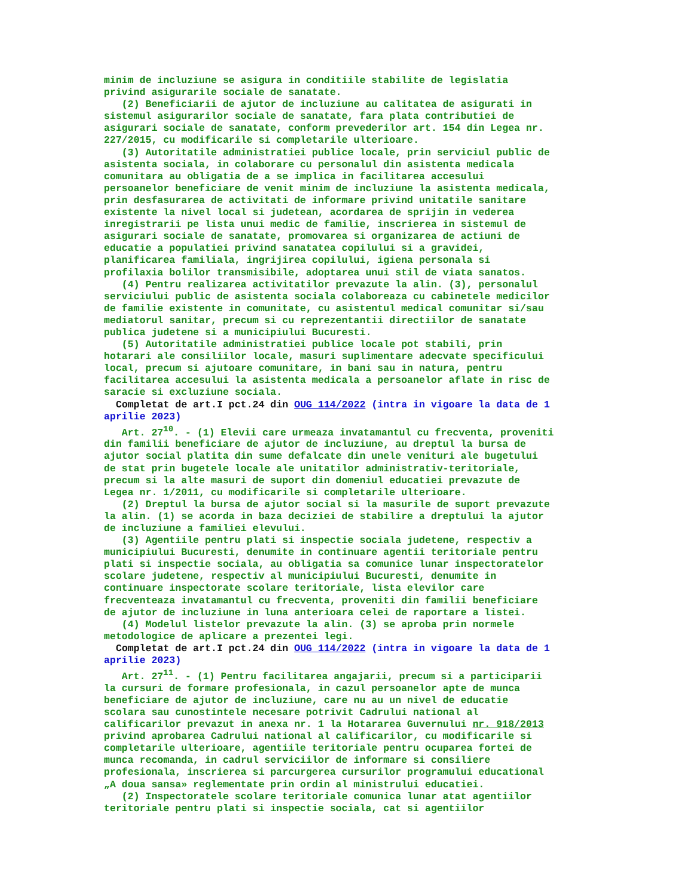minim de incluziune se asigura in conditiile stabilite de legislatia privind asigurarile sociale de sanatate. (2) Beneficiarii de ajutor de incluziune au calitatea de asigurati in sistemul asigurarilor sociale de sanatate, fara plata contributiei de asigurari sociale de sanatate, conform prevederilor art. 154 din Legea nr. 227/2015, cu modificarile si completarile ulterioare. (3) Autoritatile administratiei publice locale, prin serviciul public de asistenta sociala, in colaborare cu personalul din asistenta medicala comunitara au obligatia de a se implica in facilitarea accesului persoanelor beneficiare de venit minim de incluziune la asistenta medicala, prin desfasurarea de activitati de informare privind unitatile sanitare existente la nivel local si judetean, acordarea de sprijin in vederea inregistrarii pe lista unui medic de familie, inscrierea in sistemul de asigurari sociale de sanatate, promovarea si organizarea de actiuni de educatie a populatiei privind sanatatea copilului si a gravidei, planificarea familiala, ingrijirea copilului, igiena personala si profilaxia bolilor transmisibile, adoptarea unui stil de viata sanatos. (4) Pentru realizarea activitatilor prevazute la alin. (3), personalul serviciului public de asistenta sociala colaboreaza cu cabinetele medicilor de familie existente in comunitate, cu asistentul medical comunitar si/sau mediatorul sanitar, precum si cu reprezentantii directiilor de sanatate publica judetene si a municipiului Bucuresti. (5) Autoritatile administratiei publice locale pot stabili, prin hotarari ale consiliilor locale, masuri suplimentare adecvate specificului local, precum si ajutoare comunitare, in bani sau in natura, pentru facilitarea accesului la asistenta medicala a persoanelor aflate in risc de saracie si excluziune sociala. Completat de art.I pct.24 din OUG 114/2022 (intra in vigoare la data de 1 aprilie 2023) Art. 27<sup>10</sup>. - (1) Elevii care urmeaza invatamantul cu frecventa, proveniti din familii beneficiare de ajutor de incluziune, au dreptul la bursa de ajutor social platita din sume defalcate din unele venituri ale bugetului de stat prin bugetele locale ale unitatilor administrativ-teritoriale, precum si la alte masuri de suport din domeniul educatiei prevazute de Legea nr. 1/2011, cu modificarile si completarile ulterioare. (2) Dreptul la bursa de ajutor social si la masurile de suport prevazute la alin. (1) se acorda in baza deciziei de stabilire a dreptului la ajutor de incluziune a familiei elevului. (3) Agentiile pentru plati si inspectie sociala judetene, respectiv a municipiului Bucuresti, denumite in continuare agentii teritoriale pentru plati si inspectie sociala, au obligatia sa comunice lunar inspectoratelor scolare judetene, respectiv al municipiului Bucuresti, denumite in continuare inspectorate scolare teritoriale, lista elevilor care frecventeaza invatamantul cu frecventa, proveniti din familii beneficiare de ajutor de incluziune in luna anterioara celei de raportare a listei. (4) Modelul listelor prevazute la alin. (3) se aproba prin normele metodologice de aplicare a prezentei legi. Completat de art.I pct.24 din OUG 114/2022 (intra in vigoare la data de 1 aprilie 2023) Art. 27<sup>11</sup>. - (1) Pentru facilitarea angajarii, precum si a participarii la cursuri de formare profesionala, in cazul persoanelor apte de munca beneficiare de ajutor de incluziune, care nu au un nivel de educatie scolara sau cunostintele necesare potrivit Cadrului national al calificarilor prevazut in anexa nr. 1 la Hotararea Guvernului nr. 918/2013 privind aprobarea Cadrului national al calificarilor, cu modificarile si completarile ulterioare, agentiile teritoriale pentru ocuparea fortei de munca recomanda, in cadrul serviciilor de informare si consiliere profesionala, inscrierea si parcurgerea cursurilor programului educational „A doua sansa» reglementate prin ordin al ministrului educatiei. (2) Inspectoratele scolare teritoriale comunica lunar atat agentiilor teritoriale pentru plati si inspectie sociala, cat si agentiilor